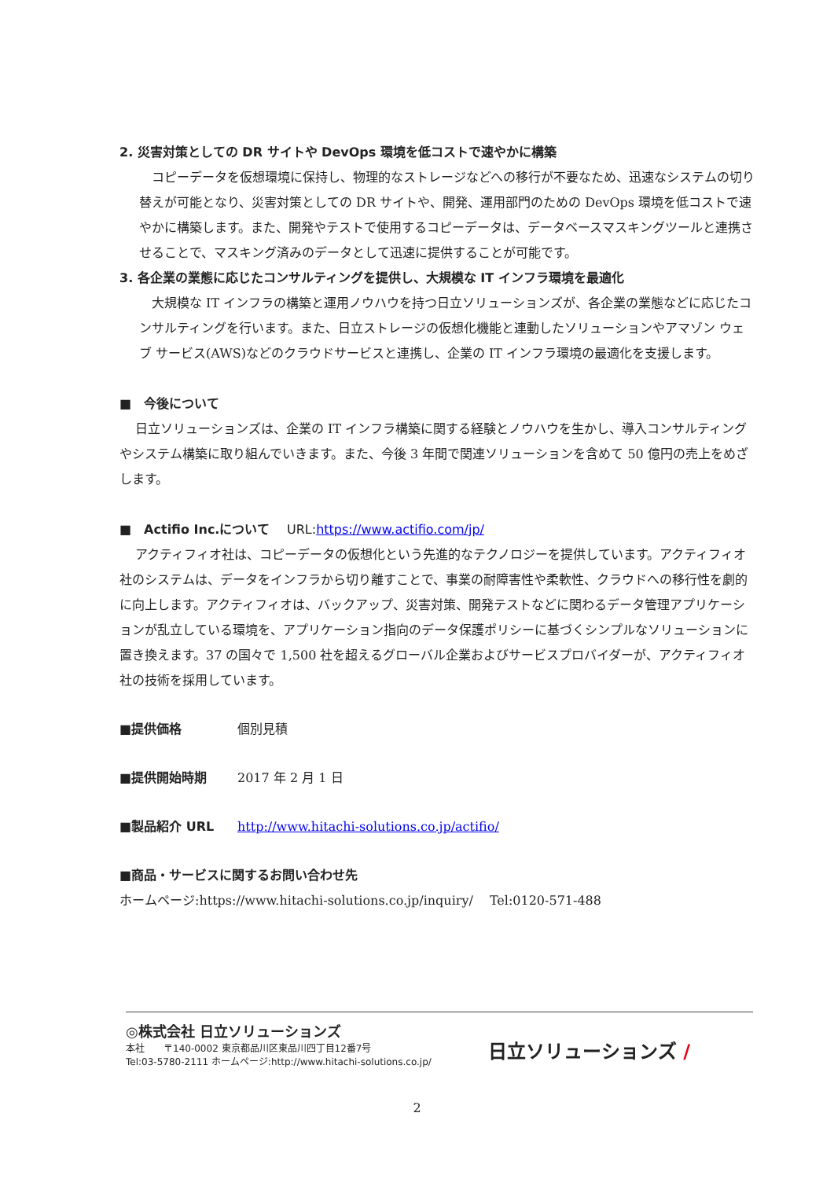2. 災害対策としての DR サイトや DevOps 環境を低コストで速やかに構築
コピーデータを仮想環境に保持し、物理的なストレージなどへの移行が不要なため、迅速なシステムの切り替えが可能となり、災害対策としての DR サイトや、開発、運用部門のための DevOps 環境を低コストで速やかに構築します。また、開発やテストで使用するコピーデータは、データベースマスキングツールと連携させることで、マスキング済みのデータとして迅速に提供することが可能です。
3. 各企業の業態に応じたコンサルティングを提供し、大規模な IT インフラ環境を最適化
大規模な IT インフラの構築と運用ノウハウを持つ日立ソリューションズが、各企業の業態などに応じたコンサルティングを行います。また、日立ストレージの仮想化機能と連動したソリューションやアマゾン ウェブ サービス(AWS)などのクラウドサービスと連携し、企業の IT インフラ環境の最適化を支援します。
■　今後について
日立ソリューションズは、企業の IT インフラ構築に関する経験とノウハウを生かし、導入コンサルティングやシステム構築に取り組んでいきます。また、今後 3 年間で関連ソリューションを含めて 50 億円の売上をめざします。
■　Actifio Inc.について　 URL:https://www.actifio.com/jp/
アクティフィオ社は、コピーデータの仮想化という先進的なテクノロジーを提供しています。アクティフィオ社のシステムは、データをインフラから切り離すことで、事業の耐障害性や柔軟性、クラウドへの移行性を劇的に向上します。アクティフィオは、バックアップ、災害対策、開発テストなどに関わるデータ管理アプリケーションが乱立している環境を、アプリケーション指向のデータ保護ポリシーに基づくシンプルなソリューションに置き換えます。37 の国々で 1,500 社を超えるグローバル企業およびサービスプロバイダーが、アクティフィオ社の技術を採用しています。
■提供価格 個別見積
■提供開始時期 2017 年 2 月 1 日
■製品紹介 URL http://www.hitachi-solutions.co.jp/actifio/
■商品・サービスに関するお問い合わせ先
ホームページ:https://www.hitachi-solutions.co.jp/inquiry/　 Tel:0120-571-488
◎株式会社 日立ソリューションズ
本社　　〒140-0002 東京都品川区東品川四丁目12番7号
Tel:03-5780-2111 ホームページ:http://www.hitachi-solutions.co.jp/
日立ソリューションズ /
2